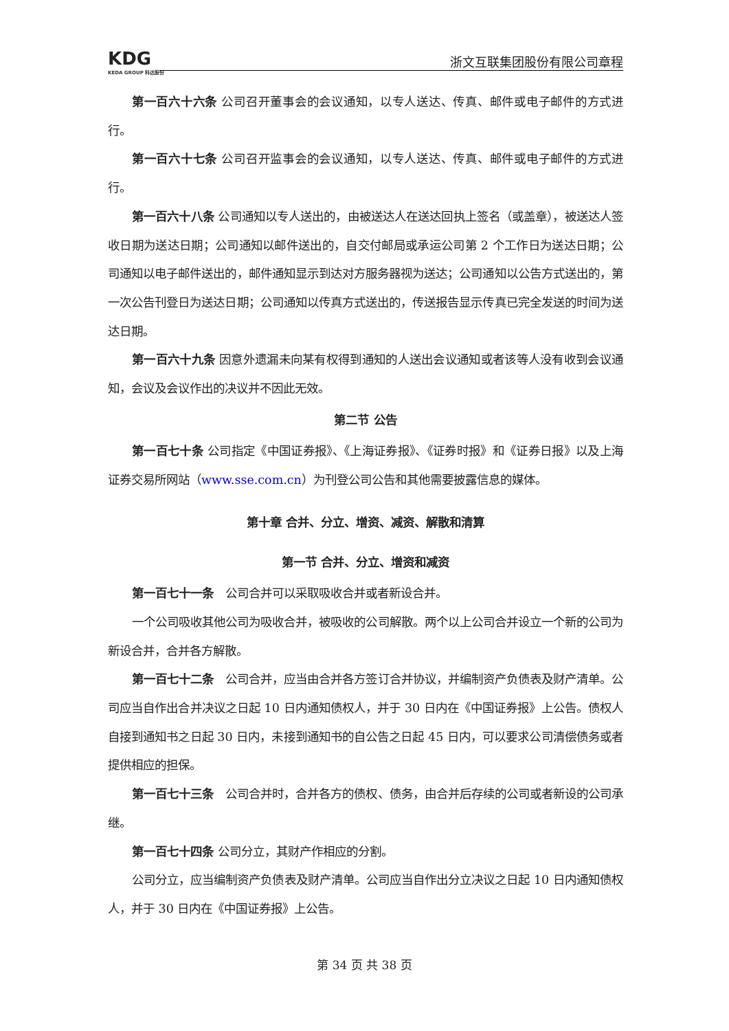KDG
KEDA GROUP 科达股份
浙文互联集团股份有限公司章程
第一百六十六条 公司召开董事会的会议通知，以专人送达、传真、邮件或电子邮件的方式进行。
第一百六十七条 公司召开监事会的会议通知，以专人送达、传真、邮件或电子邮件的方式进行。
第一百六十八条 公司通知以专人送出的，由被送达人在送达回执上签名（或盖章），被送达人签收日期为送达日期；公司通知以邮件送出的，自交付邮局或承运公司第 2 个工作日为送达日期；公司通知以电子邮件送出的，邮件通知显示到达对方服务器视为送达；公司通知以公告方式送出的，第一次公告刊登日为送达日期；公司通知以传真方式送出的，传送报告显示传真已完全发送的时间为送达日期。
第一百六十九条 因意外遗漏未向某有权得到通知的人送出会议通知或者该等人没有收到会议通知，会议及会议作出的决议并不因此无效。
第二节 公告
第一百七十条 公司指定《中国证券报》、《上海证券报》、《证券时报》和《证券日报》以及上海证券交易所网站（www.sse.com.cn）为刊登公司公告和其他需要披露信息的媒体。
第十章 合并、分立、增资、减资、解散和清算
第一节 合并、分立、增资和减资
第一百七十一条　公司合并可以采取吸收合并或者新设合并。
一个公司吸收其他公司为吸收合并，被吸收的公司解散。两个以上公司合并设立一个新的公司为新设合并，合并各方解散。
第一百七十二条　公司合并，应当由合并各方签订合并协议，并编制资产负债表及财产清单。公司应当自作出合并决议之日起 10 日内通知债权人，并于 30 日内在《中国证券报》上公告。债权人自接到通知书之日起 30 日内，未接到通知书的自公告之日起 45 日内，可以要求公司清偿债务或者提供相应的担保。
第一百七十三条　公司合并时，合并各方的债权、债务，由合并后存续的公司或者新设的公司承继。
第一百七十四条 公司分立，其财产作相应的分割。
公司分立，应当编制资产负债表及财产清单。公司应当自作出分立决议之日起 10 日内通知债权人，并于 30 日内在《中国证券报》上公告。
第 34 页 共 38 页